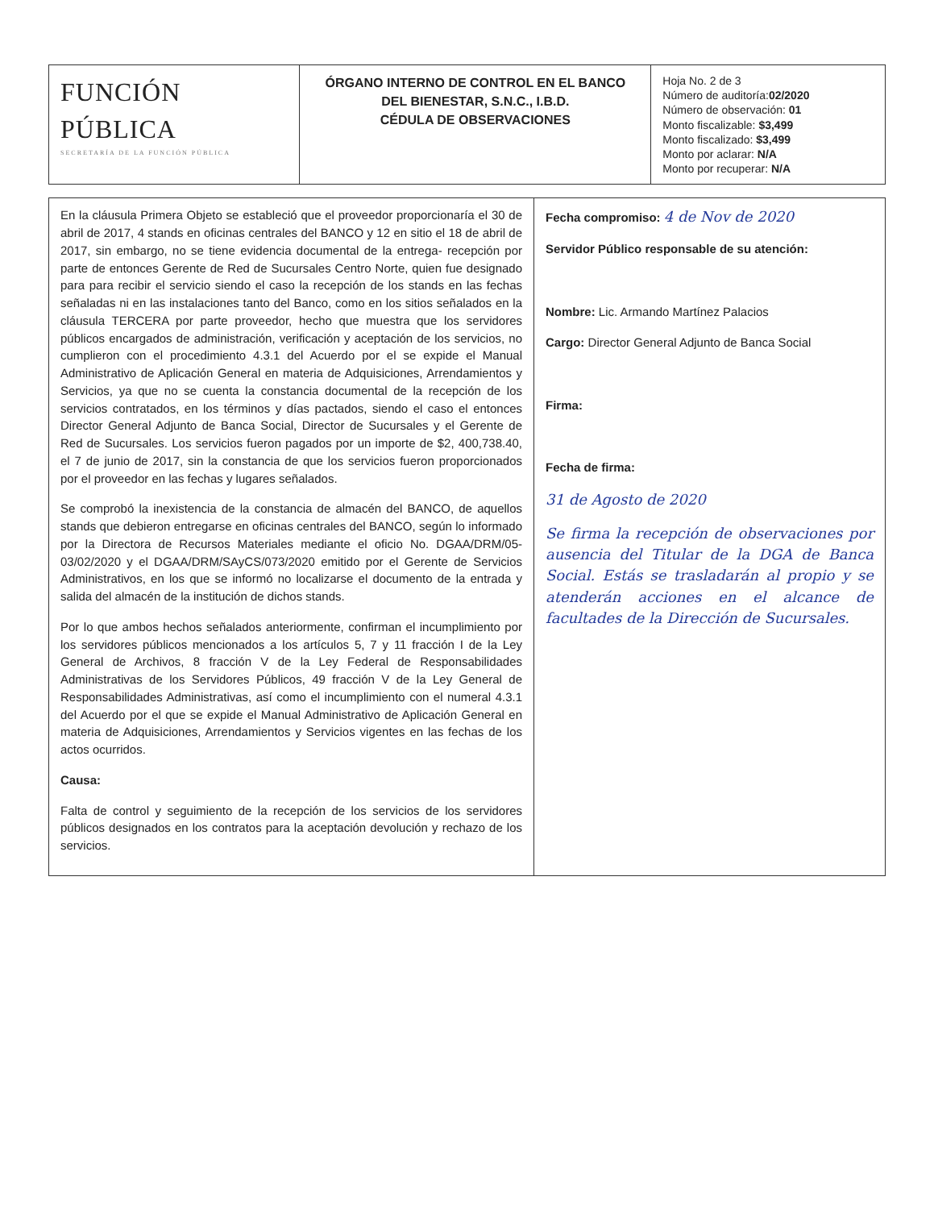| FUNCIÓN PÚBLICA SECRETARÍA DE LA FUNCIÓN PÚBLICA | ÓRGANO INTERNO DE CONTROL EN EL BANCO DEL BIENESTAR, S.N.C., I.B.D. CÉDULA DE OBSERVACIONES | Hoja No. 2 de 3 Número de auditoría: 02/2020 Número de observación: 01 Monto fiscalizable: $3,499 Monto fiscalizado: $3,499 Monto por aclarar: N/A Monto por recuperar: N/A |
| En la cláusula Primera Objeto se estableció que el proveedor proporcionaría el 30 de abril de 2017, 4 stands en oficinas centrales del BANCO y 12 en sitio el 18 de abril de 2017, sin embargo, no se tiene evidencia documental de la entrega- recepción por parte de entonces Gerente de Red de Sucursales Centro Norte, quien fue designado para para recibir el servicio siendo el caso la recepción de los stands en las fechas señaladas ni en las instalaciones tanto del Banco, como en los sitios señalados en la cláusula TERCERA por parte proveedor, hecho que muestra que los servidores públicos encargados de administración, verificación y aceptación de los servicios, no cumplieron con el procedimiento 4.3.1 del Acuerdo por el se expide el Manual Administrativo de Aplicación General en materia de Adquisiciones, Arrendamientos y Servicios, ya que no se cuenta la constancia documental de la recepción de los servicios contratados, en los términos y días pactados, siendo el caso el entonces Director General Adjunto de Banca Social, Director de Sucursales y el Gerente de Red de Sucursales. Los servicios fueron pagados por un importe de $2, 400,738.40, el 7 de junio de 2017, sin la constancia de que los servicios fueron proporcionados por el proveedor en las fechas y lugares señalados. Se comprobó la inexistencia de la constancia de almacén del BANCO, de aquellos stands que debieron entregarse en oficinas centrales del BANCO, según lo informado por la Directora de Recursos Materiales mediante el oficio No. DGAA/DRM/05-03/02/2020 y el DGAA/DRM/SAyCS/073/2020 emitido por el Gerente de Servicios Administrativos, en los que se informó no localizarse el documento de la entrada y salida del almacén de la institución de dichos stands. Por lo que ambos hechos señalados anteriormente, confirman el incumplimiento por los servidores públicos mencionados a los artículos 5, 7 y 11 fracción I de la Ley General de Archivos, 8 fracción V de la Ley Federal de Responsabilidades Administrativas de los Servidores Públicos, 49 fracción V de la Ley General de Responsabilidades Administrativas, así como el incumplimiento con el numeral 4.3.1 del Acuerdo por el que se expide el Manual Administrativo de Aplicación General en materia de Adquisiciones, Arrendamientos y Servicios vigentes en las fechas de los actos ocurridos. Causa: Falta de control y seguimiento de la recepción de los servicios de los servidores públicos designados en los contratos para la aceptación devolución y rechazo de los servicios. | Fecha compromiso: 4 de Nov de 2020 Servidor Público responsable de su atención: Nombre: Lic. Armando Martínez Palacios Cargo: Director General Adjunto de Banca Social Firma: Fecha de firma: 31 de Agosto de 2020 Se firma la recepción de observaciones por ausencia del Titular de la DGA de Banca Social. Estás se trasladarán al propio y se atenderán acciones en el alcance de facultades de la Dirección de Sucursales. |